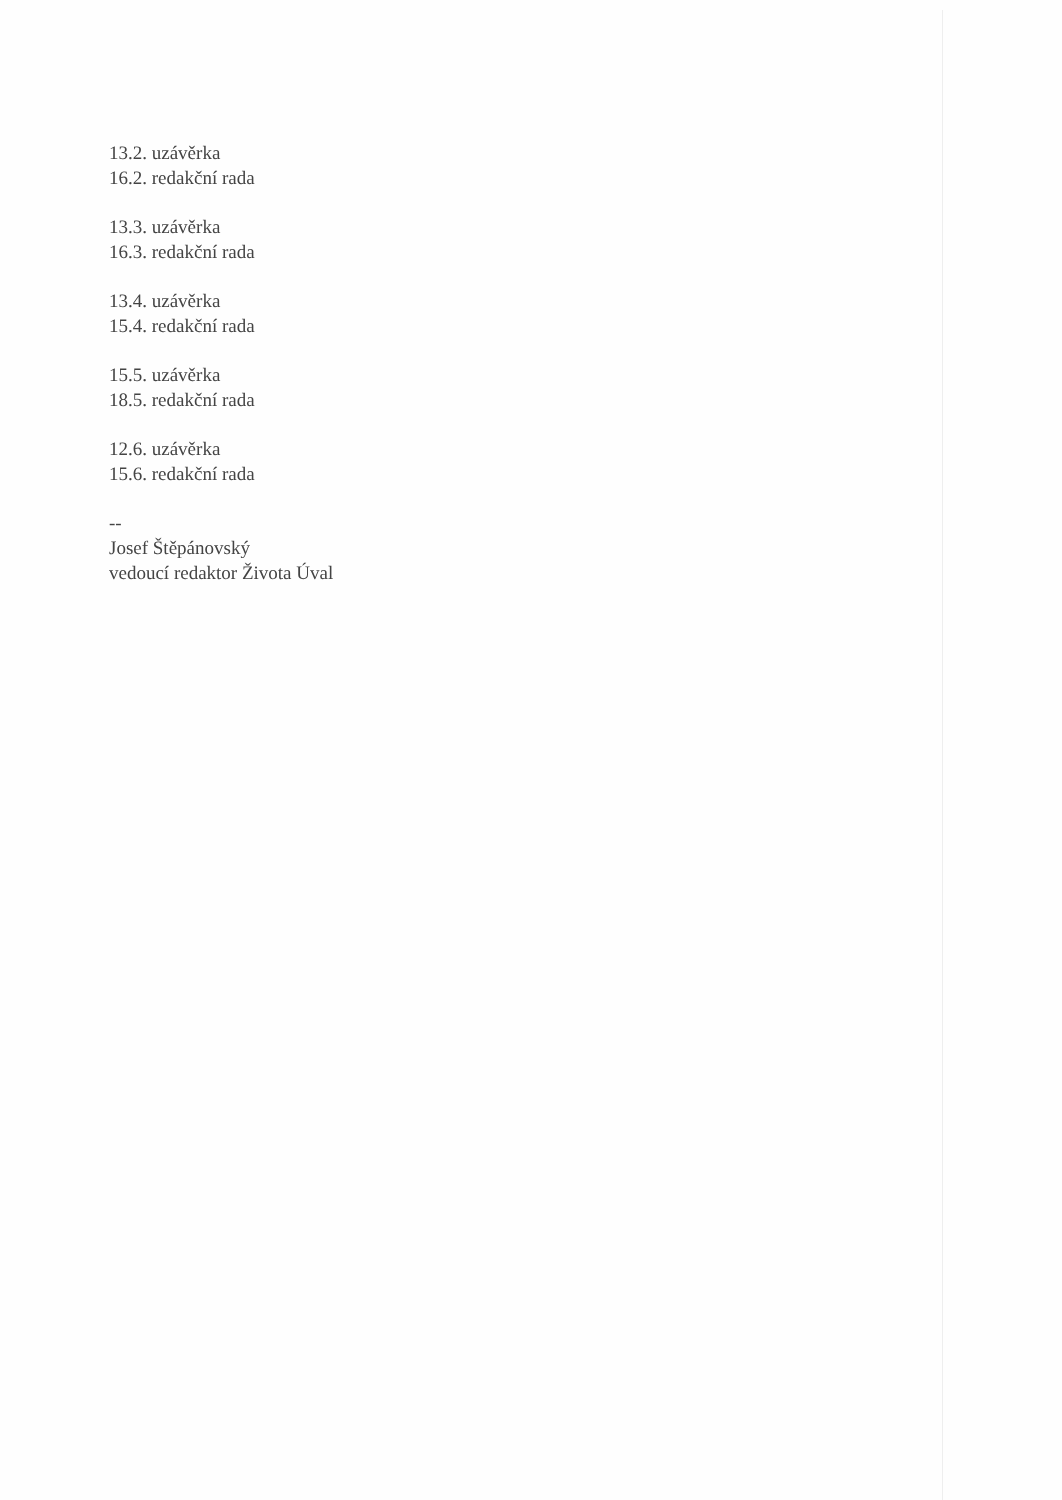13.2. uzávěrka
16.2. redakční rada
13.3. uzávěrka
16.3. redakční rada
13.4. uzávěrka
15.4. redakční rada
15.5. uzávěrka
18.5. redakční rada
12.6. uzávěrka
15.6. redakční rada
--
Josef Štěpánovský
vedoucí redaktor Života Úval